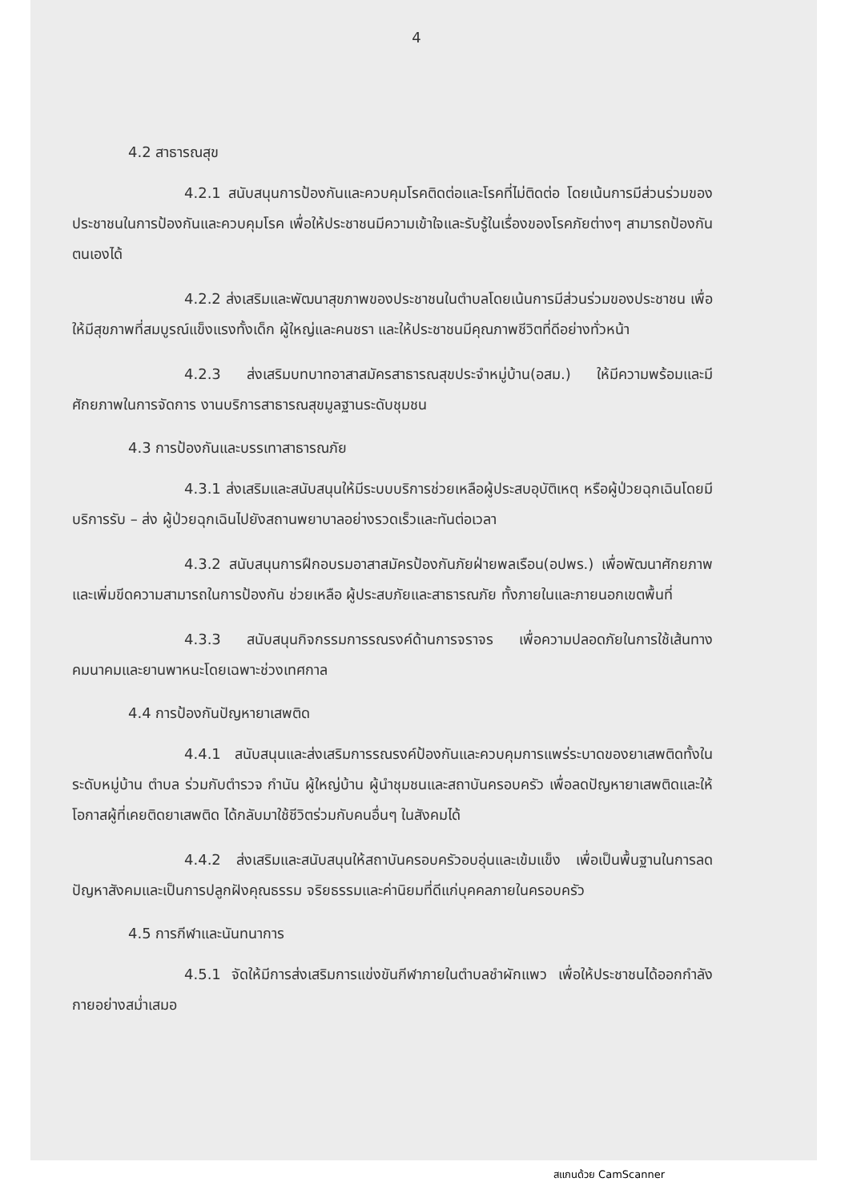4
4.2 สาธารณสุข
4.2.1 สนับสนุนการป้องกันและควบคุมโรคติดต่อและโรคที่ไม่ติดต่อ โดยเน้นการมีส่วนร่วมของประชาชนในการป้องกันและควบคุมโรค เพื่อให้ประชาชนมีความเข้าใจและรับรู้ในเรื่องของโรคภัยต่างๆ สามารถป้องกันตนเองได้
4.2.2 ส่งเสริมและพัฒนาสุขภาพของประชาชนในตำบลโดยเน้นการมีส่วนร่วมของประชาชน เพื่อให้มีสุขภาพที่สมบูรณ์แข็งแรงทั้งเด็ก ผู้ใหญ่และคนชรา และให้ประชาชนมีคุณภาพชีวิตที่ดีอย่างทั่วหน้า
4.2.3 ส่งเสริมบทบาทอาสาสมัครสาธารณสุขประจำหมู่บ้าน(อสม.) ให้มีความพร้อมและมีศักยภาพในการจัดการ งานบริการสาธารณสุขมูลฐานระดับชุมชน
4.3 การป้องกันและบรรเทาสาธารณภัย
4.3.1 ส่งเสริมและสนับสนุนให้มีระบบบริการช่วยเหลือผู้ประสบอุบัติเหตุ หรือผู้ป่วยฉุกเฉินโดยมีบริการรับ – ส่ง ผู้ป่วยฉุกเฉินไปยังสถานพยาบาลอย่างรวดเร็วและทันต่อเวลา
4.3.2 สนับสนุนการฝึกอบรมอาสาสมัครป้องกันภัยฝ่ายพลเรือน(อปพร.) เพื่อพัฒนาศักยภาพและเพิ่มขีดความสามารถในการป้องกัน ช่วยเหลือ ผู้ประสบภัยและสาธารณภัย ทั้งภายในและภายนอกเขตพื้นที่
4.3.3 สนับสนุนกิจกรรมการรณรงค์ด้านการจราจร เพื่อความปลอดภัยในการใช้เส้นทางคมนาคมและยานพาหนะโดยเฉพาะช่วงเทศกาล
4.4 การป้องกันปัญหายาเสพติด
4.4.1 สนับสนุนและส่งเสริมการรณรงค์ป้องกันและควบคุมการแพร่ระบาดของยาเสพติดทั้งในระดับหมู่บ้าน ตำบล ร่วมกับตำรวจ กำนัน ผู้ใหญ่บ้าน ผู้นำชุมชนและสถาบันครอบครัว เพื่อลดปัญหายาเสพติดและให้โอกาสผู้ที่เคยติดยาเสพติด ได้กลับมาใช้ชีวิตร่วมกับคนอื่นๆ ในสังคมได้
4.4.2 ส่งเสริมและสนับสนุนให้สถาบันครอบครัวอบอุ่นและเข้มแข็ง เพื่อเป็นพื้นฐานในการลดปัญหาสังคมและเป็นการปลูกฝังคุณธรรม จริยธรรมและค่านิยมที่ดีแก่บุคคลภายในครอบครัว
4.5 การกีฬาและนันทนาการ
4.5.1 จัดให้มีการส่งเสริมการแข่งขันกีฬาภายในตำบลชำผักแพว เพื่อให้ประชาชนได้ออกกำลังกายอย่างสม่ำเสมอ
สแกนด้วย CamScanner